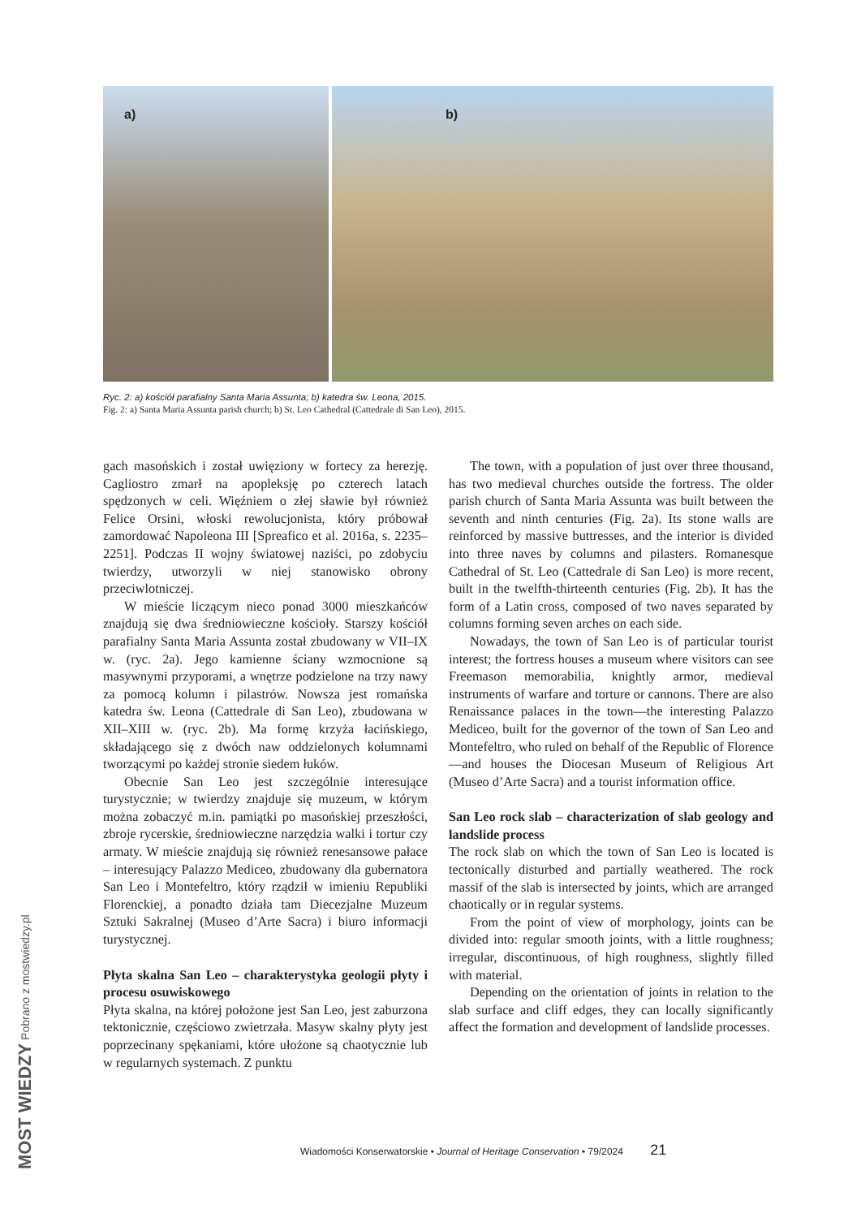a)
b)
Ryc. 2: a) kościół parafialny Santa Maria Assunta; b) katedra św. Leona, 2015.
Fig. 2: a) Santa Maria Assunta parish church; b) St. Leo Cathedral (Cattedrale di San Leo), 2015.
gach masońskich i został uwięziony w fortecy za herezję. Cagliostro zmarł na apopleksję po czterech latach spędzonych w celi. Więźniem o złej sławie był również Felice Orsini, włoski rewolucjonista, który próbował zamordować Napoleona III [Spreafico et al. 2016a, s. 2235–2251]. Podczas II wojny światowej naziści, po zdobyciu twierdzy, utworzyli w niej stanowisko obrony przeciwlotniczej.
W mieście liczącym nieco ponad 3000 mieszkańców znajdują się dwa średniowieczne kościoły. Starszy kościół parafialny Santa Maria Assunta został zbudowany w VII–IX w. (ryc. 2a). Jego kamienne ściany wzmocnione są masywnymi przyporami, a wnętrze podzielone na trzy nawy za pomocą kolumn i pilastrów. Nowsza jest romańska katedra św. Leona (Cattedrale di San Leo), zbudowana w XII–XIII w. (ryc. 2b). Ma formę krzyża łacińskiego, składającego się z dwóch naw oddzielonych kolumnami tworzącymi po każdej stronie siedem łuków.
Obecnie San Leo jest szczególnie interesujące turystycznie; w twierdzy znajduje się muzeum, w którym można zobaczyć m.in. pamiątki po masońskiej przeszłości, zbroje rycerskie, średniowieczne narzędzia walki i tortur czy armaty. W mieście znajdują się również renesansowe pałace – interesujący Palazzo Mediceo, zbudowany dla gubernatora San Leo i Montefeltro, który rządził w imieniu Republiki Florenckiej, a ponadto działa tam Diecezjalne Muzeum Sztuki Sakralnej (Museo d’Arte Sacra) i biuro informacji turystycznej.
Płyta skalna San Leo – charakterystyka geologii płyty i procesu osuwiskowego
Płyta skalna, na której położone jest San Leo, jest zaburzona tektonicznie, częściowo zwietrzała. Masyw skalny płyty jest poprzecinany spękaniami, które ułożone są chaotycznie lub w regularnych systemach. Z punktu
The town, with a population of just over three thousand, has two medieval churches outside the fortress. The older parish church of Santa Maria Assunta was built between the seventh and ninth centuries (Fig. 2a). Its stone walls are reinforced by massive buttresses, and the interior is divided into three naves by columns and pilasters. Romanesque Cathedral of St. Leo (Cattedrale di San Leo) is more recent, built in the twelfth-thirteenth centuries (Fig. 2b). It has the form of a Latin cross, composed of two naves separated by columns forming seven arches on each side.
Nowadays, the town of San Leo is of particular tourist interest; the fortress houses a museum where visitors can see Freemason memorabilia, knightly armor, medieval instruments of warfare and torture or cannons. There are also Renaissance palaces in the town—the interesting Palazzo Mediceo, built for the governor of the town of San Leo and Montefeltro, who ruled on behalf of the Republic of Florence—and houses the Diocesan Museum of Religious Art (Museo d’Arte Sacra) and a tourist information office.
San Leo rock slab – characterization of slab geology and landslide process
The rock slab on which the town of San Leo is located is tectonically disturbed and partially weathered. The rock massif of the slab is intersected by joints, which are arranged chaotically or in regular systems.
From the point of view of morphology, joints can be divided into: regular smooth joints, with a little roughness; irregular, discontinuous, of high roughness, slightly filled with material.
Depending on the orientation of joints in relation to the slab surface and cliff edges, they can locally significantly affect the formation and development of landslide processes.
Wiadomości Konserwatorskie • Journal of Heritage Conservation • 79/2024 21
MOST WIEDZY Pobrano z mostwiedzy.pl